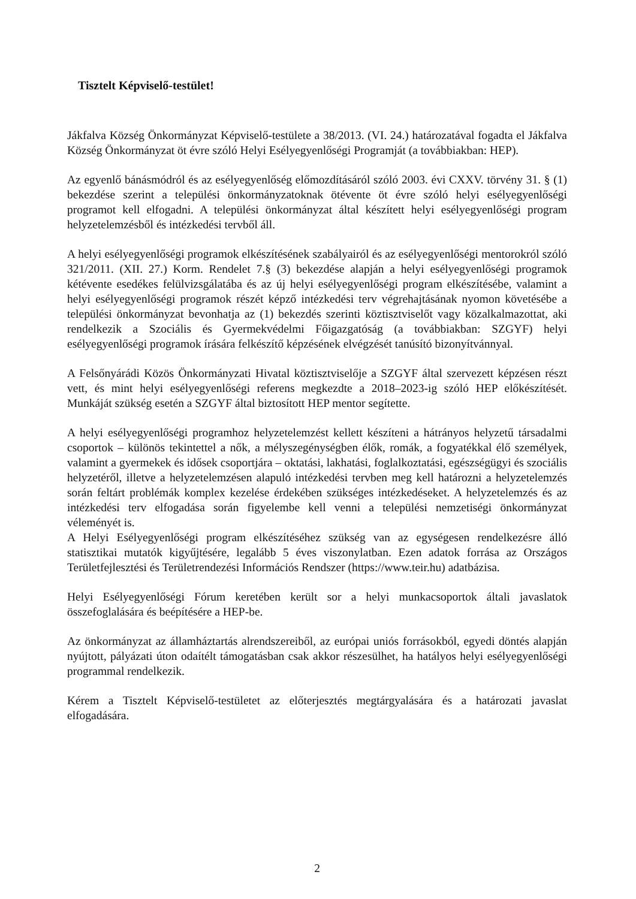Tisztelt Képviselő-testület!
Jákfalva Község Önkormányzat Képviselő-testülete a 38/2013. (VI. 24.) határozatával fogadta el Jákfalva Község Önkormányzat öt évre szóló Helyi Esélyegyenlőségi Programját (a továbbiakban: HEP).
Az egyenlő bánásmódról és az esélyegyenlőség előmozdításáról szóló 2003. évi CXXV. törvény 31. § (1) bekezdése szerint a települési önkormányzatoknak ötévente öt évre szóló helyi esélyegyenlőségi programot kell elfogadni. A települési önkormányzat által készített helyi esélyegyenlőségi program helyzetelemzésből és intézkedési tervből áll.
A helyi esélyegyenlőségi programok elkészítésének szabályairól és az esélyegyenlőségi mentorokról szóló 321/2011. (XII. 27.) Korm. Rendelet 7.§ (3) bekezdése alapján a helyi esélyegyenlőségi programok kétévente esedékes felülvizsgálatába és az új helyi esélyegyenlőségi program elkészítésébe, valamint a helyi esélyegyenlőségi programok részét képző intézkedési terv végrehajtásának nyomon követésébe a települési önkormányzat bevonhatja az (1) bekezdés szerinti köztisztviselőt vagy közalkalmazottat, aki rendelkezik a Szociális és Gyermekvédelmi Főigazgatóság (a továbbiakban: SZGYF) helyi esélyegyenlőségi programok írására felkészítő képzésének elvégzését tanúsító bizonyítvánnyal.
A Felsőnyárádi Közös Önkormányzati Hivatal köztisztviselője a SZGYF által szervezett képzésen részt vett, és mint helyi esélyegyenlőségi referens megkezdte a 2018–2023-ig szóló HEP előkészítését. Munkáját szükség esetén a SZGYF által biztosított HEP mentor segítette.
A helyi esélyegyenlőségi programhoz helyzetelemzést kellett készíteni a hátrányos helyzetű társadalmi csoportok – különös tekintettel a nők, a mélyszegénységben élők, romák, a fogyatékkal élő személyek, valamint a gyermekek és idősek csoportjára – oktatási, lakhatási, foglalkoztatási, egészségügyi és szociális helyzetéről, illetve a helyzetelemzésen alapuló intézkedési tervben meg kell határozni a helyzetelemzés során feltárt problémák komplex kezelése érdekében szükséges intézkedéseket. A helyzetelemzés és az intézkedési terv elfogadása során figyelembe kell venni a települési nemzetiségi önkormányzat véleményét is.
A Helyi Esélyegyenlőségi program elkészítéséhez szükség van az egységesen rendelkezésre álló statisztikai mutatók kigyűjtésére, legalább 5 éves viszonylatban. Ezen adatok forrása az Országos Területfejlesztési és Területrendezési Információs Rendszer (https://www.teir.hu) adatbázisa.
Helyi Esélyegyenlőségi Fórum keretében került sor a helyi munkacsoportok általi javaslatok összefoglalására és beépítésére a HEP-be.
Az önkormányzat az államháztartás alrendszereiből, az európai uniós forrásokból, egyedi döntés alapján nyújtott, pályázati úton odaítélt támogatásban csak akkor részesülhet, ha hatályos helyi esélyegyenlőségi programmal rendelkezik.
Kérem a Tisztelt Képviselő-testületet az előterjesztés megtárgyalására és a határozati javaslat elfogadására.
2